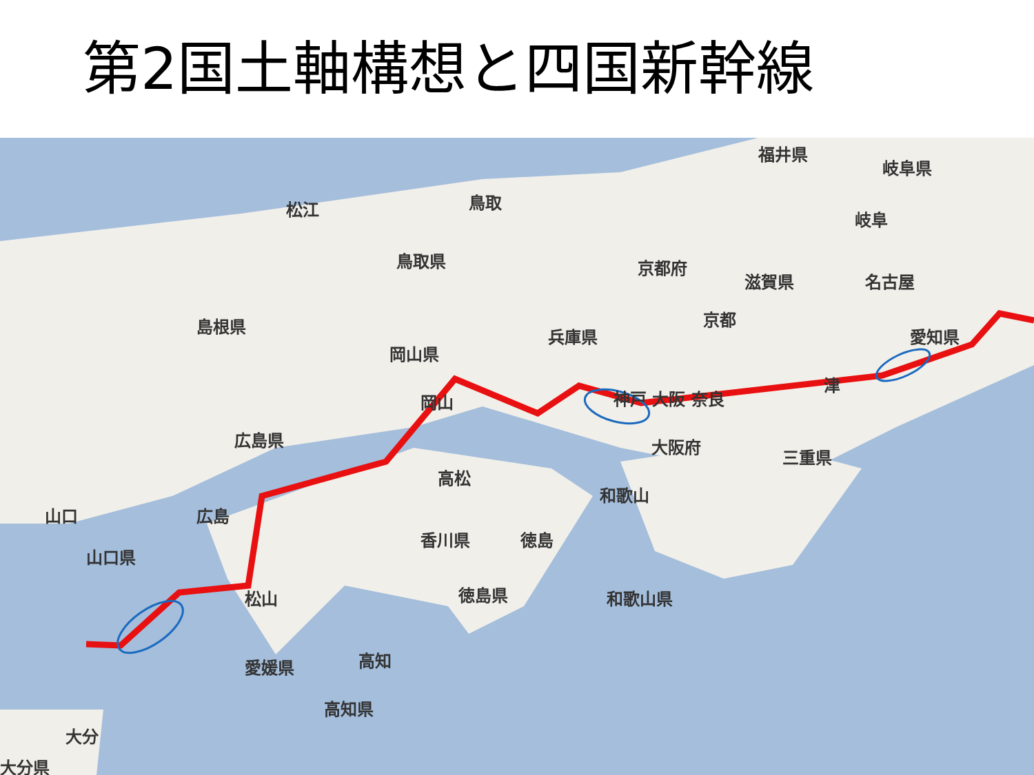第2国土軸構想と四国新幹線
福井県
岐阜県
松江 鳥取
岐阜
鳥取県 京都府
滋賀県 名古屋
島根県 京都
兵庫県 愛知県
岡山県
津
岡山 神戸 大阪 奈良
広島県 大阪府
三重県
高松
和歌山
山口 広島
香川県 徳島
山口県
徳島県 和歌山県 松山
愛媛県 高知
高知県
大分
大分県